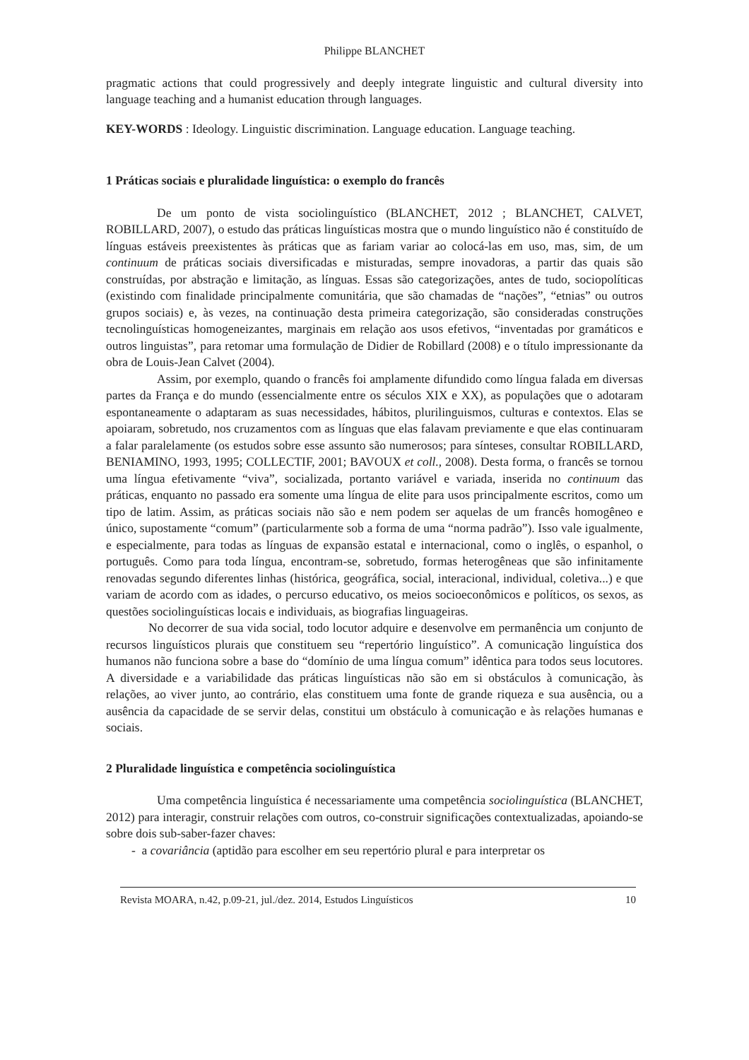Philippe BLANCHET
pragmatic actions that could progressively and deeply integrate linguistic and cultural diversity into language teaching and a humanist education through languages.
KEY-WORDS : Ideology. Linguistic discrimination. Language education. Language teaching.
1 Práticas sociais e pluralidade linguística: o exemplo do francês
De um ponto de vista sociolinguístico (BLANCHET, 2012 ; BLANCHET, CALVET, ROBILLARD, 2007), o estudo das práticas linguísticas mostra que o mundo linguístico não é constituído de línguas estáveis preexistentes às práticas que as fariam variar ao colocá-las em uso, mas, sim, de um continuum de práticas sociais diversificadas e misturadas, sempre inovadoras, a partir das quais são construídas, por abstração e limitação, as línguas. Essas são categorizações, antes de tudo, sociopolíticas (existindo com finalidade principalmente comunitária, que são chamadas de “nações”, “etnias” ou outros grupos sociais) e, às vezes, na continuação desta primeira categorização, são consideradas construções tecnolinguísticas homogeneizantes, marginais em relação aos usos efetivos, “inventadas por gramáticos e outros linguistas”, para retomar uma formulação de Didier de Robillard (2008) e o título impressionante da obra de Louis-Jean Calvet (2004).
Assim, por exemplo, quando o francês foi amplamente difundido como língua falada em diversas partes da França e do mundo (essencialmente entre os séculos XIX e XX), as populações que o adotaram espontaneamente o adaptaram as suas necessidades, hábitos, plurilinguismos, culturas e contextos. Elas se apoiaram, sobretudo, nos cruzamentos com as línguas que elas falavam previamente e que elas continuaram a falar paralelamente (os estudos sobre esse assunto são numerosos; para sínteses, consultar ROBILLARD, BENIAMINO, 1993, 1995; COLLECTIF, 2001; BAVOUX et coll., 2008). Desta forma, o francês se tornou uma língua efetivamente “viva”, socializada, portanto variável e variada, inserida no continuum das práticas, enquanto no passado era somente uma língua de elite para usos principalmente escritos, como um tipo de latim. Assim, as práticas sociais não são e nem podem ser aquelas de um francês homogêneo e único, supostamente “comum” (particularmente sob a forma de uma “norma padrão”). Isso vale igualmente, e especialmente, para todas as línguas de expansão estatal e internacional, como o inglês, o espanhol, o português. Como para toda língua, encontram-se, sobretudo, formas heterogêneas que são infinitamente renovadas segundo diferentes linhas (histórica, geográfica, social, interacional, individual, coletiva...) e que variam de acordo com as idades, o percurso educativo, os meios socioeconômicos e políticos, os sexos, as questões sociolinguísticas locais e individuais, as biografias linguageiras.
No decorrer de sua vida social, todo locutor adquire e desenvolve em permanência um conjunto de recursos linguísticos plurais que constituem seu “repertório linguístico”. A comunicação linguística dos humanos não funciona sobre a base do “domínio de uma língua comum” idêntica para todos seus locutores. A diversidade e a variabilidade das práticas linguísticas não são em si obstáculos à comunicação, às relações, ao viver junto, ao contrário, elas constituem uma fonte de grande riqueza e sua ausência, ou a ausência da capacidade de se servir delas, constitui um obstáculo à comunicação e às relações humanas e sociais.
2 Pluralidade linguística e competência sociolinguística
Uma competência linguística é necessariamente uma competência sociolinguística (BLANCHET, 2012) para interagir, construir relações com outros, co-construir significações contextualizadas, apoiando-se sobre dois sub-saber-fazer chaves:
- a covariância (aptidão para escolher em seu repertório plural e para interpretar os
Revista MOARA, n.42, p.09-21, jul./dez. 2014, Estudos Linguísticos 10